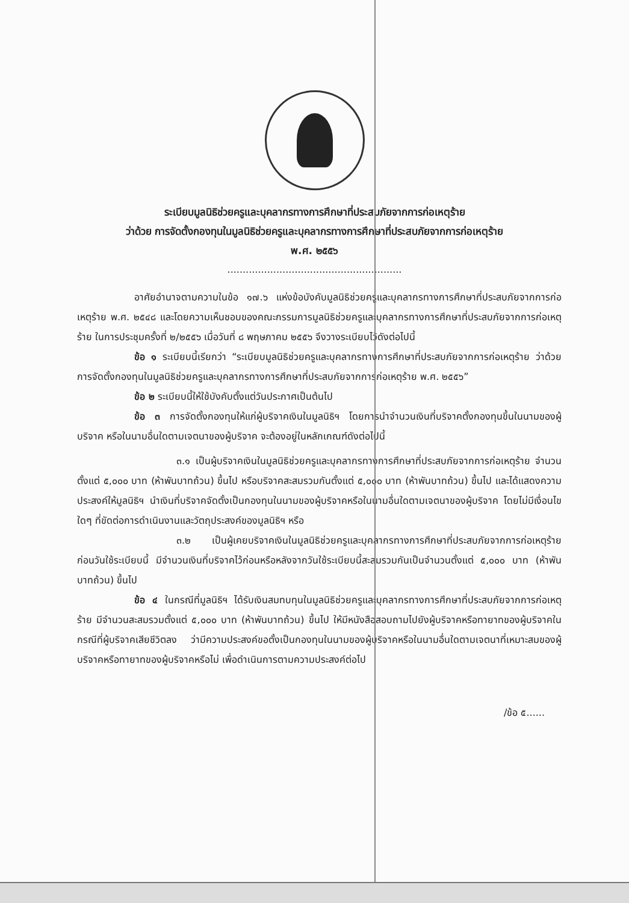ระเบียบมูลนิธิช่วยครูและบุคลากรทางการศึกษาที่ประสบภัยจากการก่อเหตุร้าย
ว่าด้วย การจัดตั้งกองทุนในมูลนิธิช่วยครูและบุคลากรทางการศึกษาที่ประสบภัยจากการก่อเหตุร้าย
พ.ศ. ๒๕๕๖
.........................................................
อาศัยอำนาจตามความในข้อ ๑๗.๖ แห่งข้อบังคับมูลนิธิช่วยครูและบุคลากรทางการศึกษาที่ประสบภัยจากการก่อเหตุร้าย พ.ศ. ๒๕๔๘ และโดยความเห็นชอบของคณะกรรมการมูลนิธิช่วยครูและบุคลากรทางการศึกษาที่ประสบภัยจากการก่อเหตุร้าย ในการประชุมครั้งที่ ๒/๒๕๕๖ เมื่อวันที่ ๘ พฤษภาคม ๒๕๕๖ จึงวางระเบียบไว้ดังต่อไปนี้
ข้อ ๑ ระเบียบนี้เรียกว่า “ระเบียบมูลนิธิช่วยครูและบุคลากรทางการศึกษาที่ประสบภัยจากการก่อเหตุร้าย ว่าด้วยการจัดตั้งกองทุนในมูลนิธิช่วยครูและบุคลากรทางการศึกษาที่ประสบภัยจากการก่อเหตุร้าย พ.ศ. ๒๕๕๖”
ข้อ ๒ ระเบียบนี้ให้ใช้บังคับตั้งแต่วันประกาศเป็นต้นไป
ข้อ ๓ การจัดตั้งกองทุนให้แก่ผู้บริจาคเงินในมูลนิธิฯ โดยการนำจำนวนเงินที่บริจาคตั้งกองทุนขึ้นในนามของผู้บริจาค หรือในนามอื่นใดตามเจตนาของผู้บริจาค จะต้องอยู่ในหลักเกณฑ์ดังต่อไปนี้
๓.๑ เป็นผู้บริจาคเงินในมูลนิธิช่วยครูและบุคลากรทางการศึกษาที่ประสบภัยจากการก่อเหตุร้าย จำนวนตั้งแต่ ๕,๐๐๐ บาท (ห้าพันบาทถ้วน) ขึ้นไป หรือบริจาคสะสมรวมกันตั้งแต่ ๕,๐๐๐ บาท (ห้าพันบาทถ้วน) ขึ้นไป และได้แสดงความประสงค์ให้มูลนิธิฯ นำเงินที่บริจาคจัดตั้งเป็นกองทุนในนามของผู้บริจาคหรือในนามอื่นใดตามเจตนาของผู้บริจาค โดยไม่มีเงื่อนไขใดๆ ที่ขัดต่อการดำเนินงานและวัตถุประสงค์ของมูลนิธิฯ หรือ
๓.๒ เป็นผู้เคยบริจาคเงินในมูลนิธิช่วยครูและบุคลากรทางการศึกษาที่ประสบภัยจากการก่อเหตุร้าย ก่อนวันใช้ระเบียบนี้ มีจำนวนเงินที่บริจาคไว้ก่อนหรือหลังจากวันใช้ระเบียบนี้สะสมรวมกันเป็นจำนวนตั้งแต่ ๕,๐๐๐ บาท (ห้าพันบาทถ้วน) ขึ้นไป
ข้อ ๔ ในกรณีที่มูลนิธิฯ ได้รับเงินสมทบทุนในมูลนิธิช่วยครูและบุคลากรทางการศึกษาที่ประสบภัยจากการก่อเหตุร้าย มีจำนวนสะสมรวมตั้งแต่ ๕,๐๐๐ บาท (ห้าพันบาทถ้วน) ขึ้นไป ให้มีหนังสือสอบถามไปยังผู้บริจาคหรือทายาทของผู้บริจาคในกรณีที่ผู้บริจาคเสียชีวิตลง ว่ามีความประสงค์ขอตั้งเป็นกองทุนในนามของผู้บริจาคหรือในนามอื่นใดตามเจตนาที่เหมาะสมของผู้บริจาคหรือทายาทของผู้บริจาคหรือไม่ เพื่อดำเนินการตามความประสงค์ต่อไป
/ข้อ ๕......